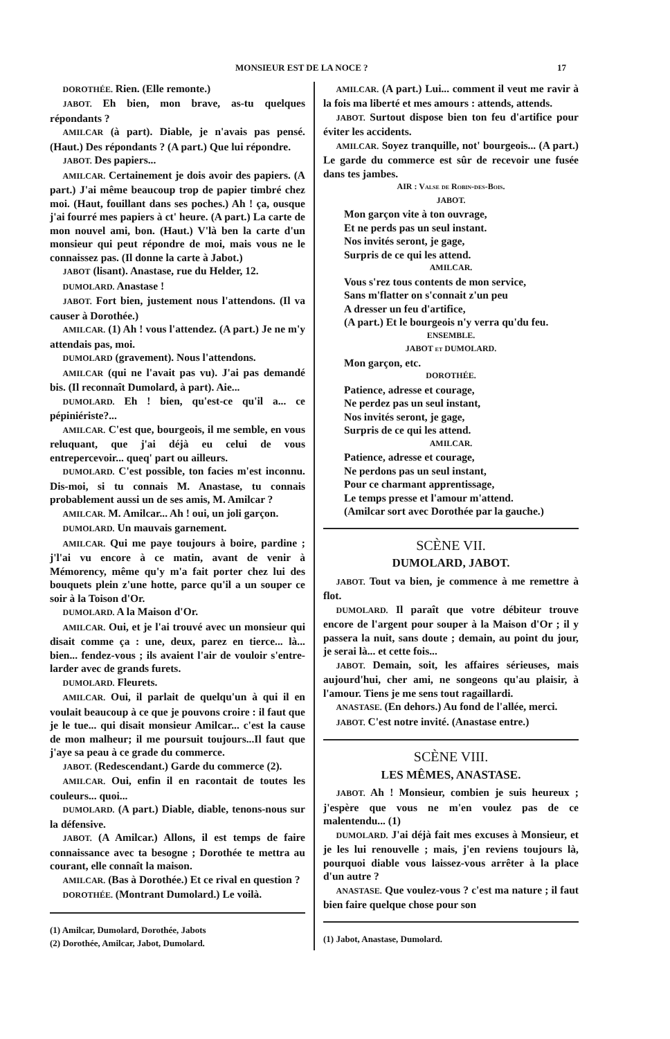MONSIEUR EST DE LA NOCE ? 17
DOROTHÉE. Rien. (Elle remonte.)
JABOT. Eh bien, mon brave, as-tu quelques répondants ?
AMILCAR (à part). Diable, je n'avais pas pensé. (Haut.) Des répondants ? (A part.) Que lui répondre.
JABOT. Des papiers...
AMILCAR. Certainement je dois avoir des papiers. (A part.) J'ai même beaucoup trop de papier timbré chez moi. (Haut, fouillant dans ses poches.) Ah ! ça, ousque j'ai fourré mes papiers à ct' heure. (A part.) La carte de mon nouvel ami, bon. (Haut.) V'là ben la carte d'un monsieur qui peut répondre de moi, mais vous ne le connaissez pas. (Il donne la carte à Jabot.)
JABOT (lisant). Anastase, rue du Helder, 12.
DUMOLARD. Anastase !
JABOT. Fort bien, justement nous l'attendons. (Il va causer à Dorothée.)
AMILCAR. (1) Ah ! vous l'attendez. (A part.) Je ne m'y attendais pas, moi.
DUMOLARD (gravement). Nous l'attendons.
AMILCAR (qui ne l'avait pas vu). J'ai pas demandé bis. (Il reconnaît Dumolard, à part). Aie...
DUMOLARD. Eh ! bien, qu'est-ce qu'il a... ce pépiniériste?...
AMILCAR. C'est que, bourgeois, il me semble, en vous reluquant, que j'ai déjà eu celui de vous entrepercevoir... queq' part ou ailleurs.
DUMOLARD. C'est possible, ton facies m'est inconnu. Dis-moi, si tu connais M. Anastase, tu connais probablement aussi un de ses amis, M. Amilcar ?
AMILCAR. M. Amilcar... Ah ! oui, un joli garçon.
DUMOLARD. Un mauvais garnement.
AMILCAR. Qui me paye toujours à boire, pardine ; j'l'ai vu encore à ce matin, avant de venir à Mémorency, même qu'y m'a fait porter chez lui des bouquets plein z'une hotte, parce qu'il a un souper ce soir à la Toison d'Or.
DUMOLARD. A la Maison d'Or.
AMILCAR. Oui, et je l'ai trouvé avec un monsieur qui disait comme ça : une, deux, parez en tierce... là... bien... fendez-vous ; ils avaient l'air de vouloir s'entre-larder avec de grands furets.
DUMOLARD. Fleurets.
AMILCAR. Oui, il parlait de quelqu'un à qui il en voulait beaucoup à ce que je pouvons croire : il faut que je le tue... qui disait monsieur Amilcar... c'est la cause de mon malheur; il me poursuit toujours...Il faut que j'aye sa peau à ce grade du commerce.
JABOT. (Redescendant.) Garde du commerce (2).
AMILCAR. Oui, enfin il en racontait de toutes les couleurs... quoi...
DUMOLARD. (A part.) Diable, diable, tenons-nous sur la défensive.
JABOT. (A Amilcar.) Allons, il est temps de faire connaissance avec ta besogne ; Dorothée te mettra au courant, elle connaît la maison.
AMILCAR. (Bas à Dorothée.) Et ce rival en question ?
DOROTHÉE. (Montrant Dumolard.) Le voilà.
(1) Amilcar, Dumolard, Dorothée, Jabots
(2) Dorothée, Amilcar, Jabot, Dumolard.
AMILCAR. (A part.) Lui... comment il veut me ravir à la fois ma liberté et mes amours : attends, attends.
JABOT. Surtout dispose bien ton feu d'artifice pour éviter les accidents.
AMILCAR. Soyez tranquille, not' bourgeois... (A part.) Le garde du commerce est sûr de recevoir une fusée dans tes jambes.
AIR : Valse de Robin-des-Bois.
JABOT.
Mon garçon vite à ton ouvrage,
Et ne perds pas un seul instant.
Nos invités seront, je gage,
Surpris de ce qui les attend.
AMILCAR.
Vous s'rez tous contents de mon service,
Sans m'flatter on s'connait z'un peu
A dresser un feu d'artifice,
(A part.) Et le bourgeois n'y verra qu'du feu.
ENSEMBLE.
JABOT et DUMOLARD.
Mon garçon, etc.
DOROTHÉE.
Patience, adresse et courage,
Ne perdez pas un seul instant,
Nos invités seront, je gage,
Surpris de ce qui les attend.
AMILCAR.
Patience, adresse et courage,
Ne perdons pas un seul instant,
Pour ce charmant apprentissage,
Le temps presse et l'amour m'attend.
(Amilcar sort avec Dorothée par la gauche.)
SCÈNE VII.
DUMOLARD, JABOT.
JABOT. Tout va bien, je commence à me remettre à flot.
DUMOLARD. Il paraît que votre débiteur trouve encore de l'argent pour souper à la Maison d'Or ; il y passera la nuit, sans doute ; demain, au point du jour, je serai là... et cette fois...
JABOT. Demain, soit, les affaires sérieuses, mais aujourd'hui, cher ami, ne songeons qu'au plaisir, à l'amour. Tiens je me sens tout ragaillardi.
ANASTASE. (En dehors.) Au fond de l'allée, merci.
JABOT. C'est notre invité. (Anastase entre.)
SCÈNE VIII.
LES MÊMES, ANASTASE.
JABOT. Ah ! Monsieur, combien je suis heureux ; j'espère que vous ne m'en voulez pas de ce malentendu... (1)
DUMOLARD. J'ai déjà fait mes excuses à Monsieur, et je les lui renouvelle ; mais, j'en reviens toujours là, pourquoi diable vous laissez-vous arrêter à la place d'un autre ?
ANASTASE. Que voulez-vous ? c'est ma nature ; il faut bien faire quelque chose pour son
(1) Jabot, Anastase, Dumolard.